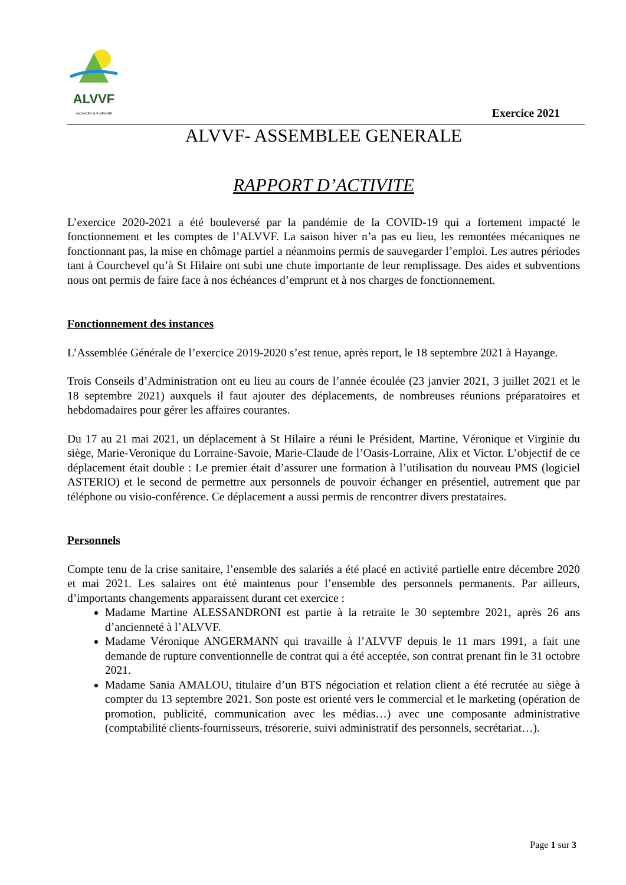ALVVF
VACANCES SUR MESURE
Exercice 2021
ALVVF- ASSEMBLEE GENERALE
RAPPORT D’ACTIVITE
L’exercice 2020-2021 a été bouleversé par la pandémie de la COVID-19 qui a fortement impacté le fonctionnement et les comptes de l’ALVVF. La saison hiver n’a pas eu lieu, les remontées mécaniques ne fonctionnant pas, la mise en chômage partiel a néanmoins permis de sauvegarder l’emploi. Les autres périodes tant à Courchevel qu’à St Hilaire ont subi une chute importante de leur remplissage. Des aides et subventions nous ont permis de faire face à nos échéances d’emprunt et à nos charges de fonctionnement.
Fonctionnement des instances
L’Assemblée Générale de l’exercice 2019-2020 s’est tenue, après report, le 18 septembre 2021 à Hayange.
Trois Conseils d’Administration ont eu lieu au cours de l’année écoulée (23 janvier 2021, 3 juillet 2021 et le 18 septembre 2021) auxquels il faut ajouter des déplacements, de nombreuses réunions préparatoires et hebdomadaires pour gérer les affaires courantes.
Du 17 au 21 mai 2021, un déplacement à St Hilaire a réuni le Président, Martine, Véronique et Virginie du siège, Marie-Veronique du Lorraine-Savoie, Marie-Claude de l’Oasis-Lorraine, Alix et Victor. L’objectif de ce déplacement était double : Le premier était d’assurer une formation à l’utilisation du nouveau PMS (logiciel ASTERIO) et le second de permettre aux personnels de pouvoir échanger en présentiel, autrement que par téléphone ou visio-conférence. Ce déplacement a aussi permis de rencontrer divers prestataires.
Personnels
Compte tenu de la crise sanitaire, l’ensemble des salariés a été placé en activité partielle entre décembre 2020 et mai 2021. Les salaires ont été maintenus pour l’ensemble des personnels permanents. Par ailleurs, d’importants changements apparaissent durant cet exercice :
Madame Martine ALESSANDRONI est partie à la retraite le 30 septembre 2021, après 26 ans d’ancienneté à l’ALVVF.
Madame Véronique ANGERMANN qui travaille à l’ALVVF depuis le 11 mars 1991, a fait une demande de rupture conventionnelle de contrat qui a été acceptée, son contrat prenant fin le 31 octobre 2021.
Madame Sania AMALOU, titulaire d’un BTS négociation et relation client a été recrutée au siège à compter du 13 septembre 2021. Son poste est orienté vers le commercial et le marketing (opération de promotion, publicité, communication avec les médias…) avec une composante administrative (comptabilité clients-fournisseurs, trésorerie, suivi administratif des personnels, secrétariat…).
Page 1 sur 3